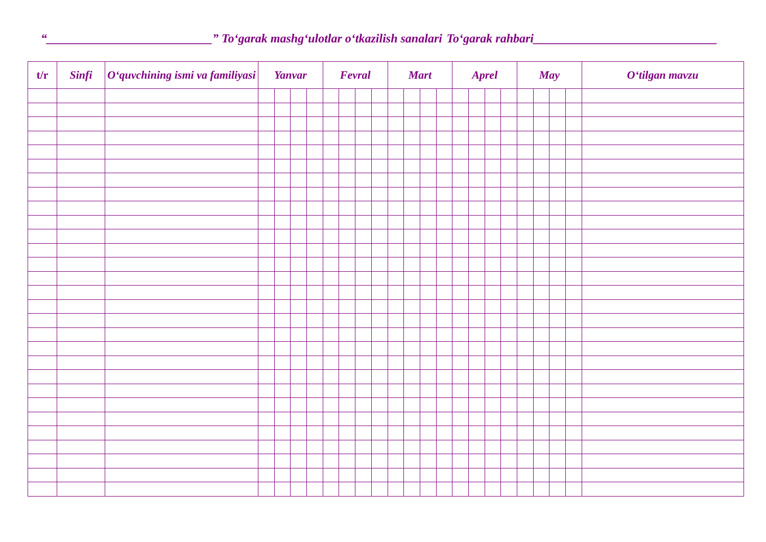“___________________________” To‘garak mashg‘ulotlar o‘tkazilish sanalari To‘garak rahbari______________________________
| t/r | Sinfi | O‘quvchining ismi va familiyasi | Yanvar | | | | Fevral | | | | Mart | | | | Aprel | | | | May | | | | O‘tilgan mavzu |
| --- | --- | --- | --- | --- | --- | --- | --- | --- | --- | --- | --- | --- | --- | --- | --- | --- | --- | --- | --- | --- | --- | --- | --- |